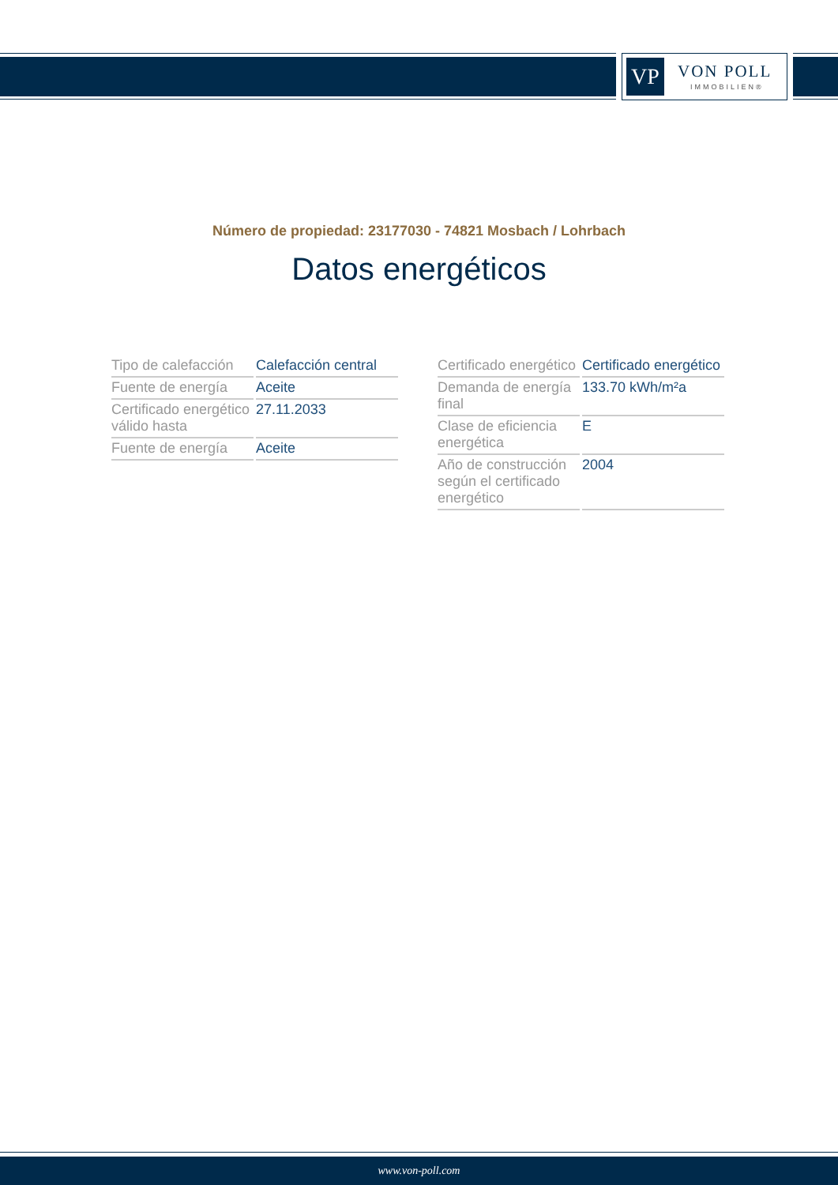VP VON POLL
IMMOBILIEN®
Número de propiedad: 23177030 - 74821 Mosbach / Lohrbach
Datos energéticos
| Tipo de calefacción | Calefacción central |
| Fuente de energía | Aceite |
| Certificado energético válido hasta | 27.11.2033 |
| Fuente de energía | Aceite |
| Certificado energético | Certificado energético |
| Demanda de energía final | 133.70 kWh/m²a |
| Clase de eficiencia energética | E |
| Año de construcción según el certificado energético | 2004 |
www.von-poll.com